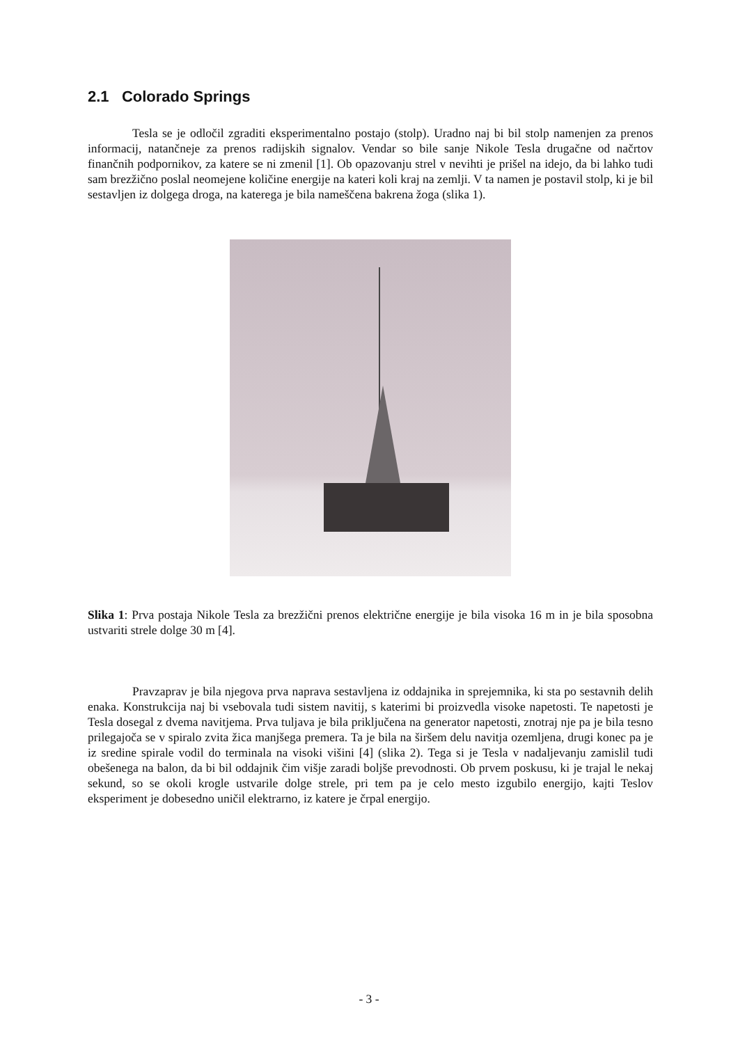2.1 Colorado Springs
Tesla se je odločil zgraditi eksperimentalno postajo (stolp). Uradno naj bi bil stolp namenjen za prenos informacij, natančneje za prenos radijskih signalov. Vendar so bile sanje Nikole Tesla drugačne od načrtov finančnih podpornikov, za katere se ni zmenil [1]. Ob opazovanju strel v nevihti je prišel na idejo, da bi lahko tudi sam brezžično poslal neomejene količine energije na kateri koli kraj na zemlji. V ta namen je postavil stolp, ki je bil sestavljen iz dolgega droga, na katerega je bila nameščena bakrena žoga (slika 1).
Slika 1: Prva postaja Nikole Tesla za brezžični prenos električne energije je bila visoka 16 m in je bila sposobna ustvariti strele dolge 30 m [4].
Pravzaprav je bila njegova prva naprava sestavljena iz oddajnika in sprejemnika, ki sta po sestavnih delih enaka. Konstrukcija naj bi vsebovala tudi sistem navitij, s katerimi bi proizvedla visoke napetosti. Te napetosti je Tesla dosegal z dvema navitjema. Prva tuljava je bila priključena na generator napetosti, znotraj nje pa je bila tesno prilegajoča se v spiralo zvita žica manjšega premera. Ta je bila na širšem delu navitja ozemljena, drugi konec pa je iz sredine spirale vodil do terminala na visoki višini [4] (slika 2). Tega si je Tesla v nadaljevanju zamislil tudi obešenega na balon, da bi bil oddajnik čim višje zaradi boljše prevodnosti. Ob prvem poskusu, ki je trajal le nekaj sekund, so se okoli krogle ustvarile dolge strele, pri tem pa je celo mesto izgubilo energijo, kajti Teslov eksperiment je dobesedno uničil elektrarno, iz katere je črpal energijo.
- 3 -